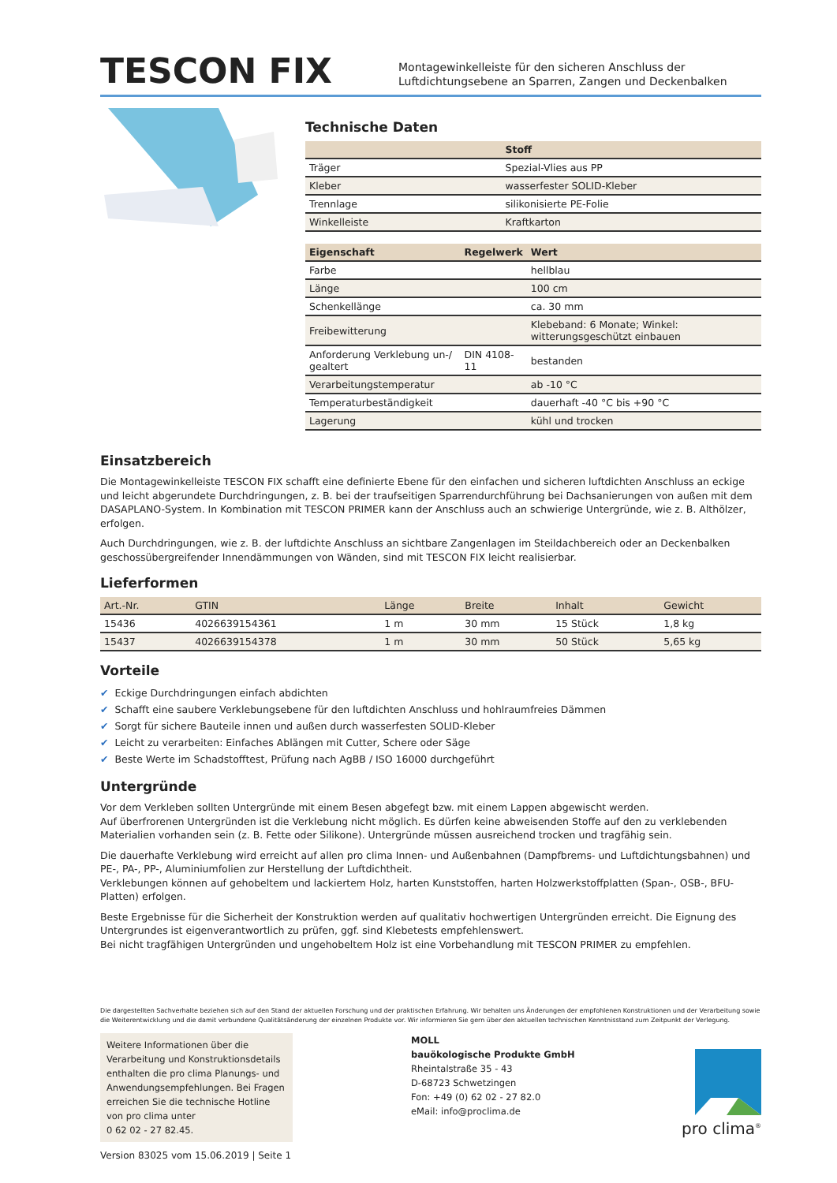TESCON FIX
Montagewinkelleiste für den sicheren Anschluss der Luftdichtungsebene an Sparren, Zangen und Deckenbalken
Technische Daten
| | Stoff |
| --- | --- |
| Träger | Spezial-Vlies aus PP |
| Kleber | wasserfester SOLID-Kleber |
| Trennlage | silikonisierte PE-Folie |
| Winkelleiste | Kraftkarton |
| Eigenschaft | Regelwerk | Wert |
| --- | --- | --- |
| Farbe | | hellblau |
| Länge | | 100 cm |
| Schenkellänge | | ca. 30 mm |
| Freibewitterung | | Klebeband: 6 Monate; Winkel: witterungsgeschützt einbauen |
| Anforderung Verklebung un-/ gealtert | DIN 4108-11 | bestanden |
| Verarbeitungstemperatur | | ab -10 °C |
| Temperaturbeständigkeit | | dauerhaft -40 °C bis +90 °C |
| Lagerung | | kühl und trocken |
Einsatzbereich
Die Montagewinkelleiste TESCON FIX schafft eine definierte Ebene für den einfachen und sicheren luftdichten Anschluss an eckige und leicht abgerundete Durchdringungen, z. B. bei der traufseitigen Sparrendurchführung bei Dachsanierungen von außen mit dem DASAPLANO-System. In Kombination mit TESCON PRIMER kann der Anschluss auch an schwierige Untergründe, wie z. B. Althölzer, erfolgen.
Auch Durchdringungen, wie z. B. der luftdichte Anschluss an sichtbare Zangenlagen im Steildachbereich oder an Deckenbalken geschossübergreifender Innendämmungen von Wänden, sind mit TESCON FIX leicht realisierbar.
Lieferformen
| Art.-Nr. | GTIN | Länge | Breite | Inhalt | Gewicht |
| --- | --- | --- | --- | --- | --- |
| 15436 | 4026639154361 | 1 m | 30 mm | 15 Stück | 1,8 kg |
| 15437 | 4026639154378 | 1 m | 30 mm | 50 Stück | 5,65 kg |
Vorteile
✔ Eckige Durchdringungen einfach abdichten
✔ Schafft eine saubere Verklebungsebene für den luftdichten Anschluss und hohlraumfreies Dämmen
✔ Sorgt für sichere Bauteile innen und außen durch wasserfesten SOLID-Kleber
✔ Leicht zu verarbeiten: Einfaches Ablängen mit Cutter, Schere oder Säge
✔ Beste Werte im Schadstofftest, Prüfung nach AgBB / ISO 16000 durchgeführt
Untergründe
Vor dem Verkleben sollten Untergründe mit einem Besen abgefegt bzw. mit einem Lappen abgewischt werden.
Auf überfrorenen Untergründen ist die Verklebung nicht möglich. Es dürfen keine abweisenden Stoffe auf den zu verklebenden Materialien vorhanden sein (z. B. Fette oder Silikone). Untergründe müssen ausreichend trocken und tragfähig sein.
Die dauerhafte Verklebung wird erreicht auf allen pro clima Innen- und Außenbahnen (Dampfbrems- und Luftdichtungsbahnen) und PE-, PA-, PP-, Aluminiumfolien zur Herstellung der Luftdichtheit.
Verklebungen können auf gehobeltem und lackiertem Holz, harten Kunststoffen, harten Holzwerkstoffplatten (Span-, OSB-, BFU-Platten) erfolgen.
Beste Ergebnisse für die Sicherheit der Konstruktion werden auf qualitativ hochwertigen Untergründen erreicht. Die Eignung des Untergrundes ist eigenverantwortlich zu prüfen, ggf. sind Klebetests empfehlenswert.
Bei nicht tragfähigen Untergründen und ungehobeltem Holz ist eine Vorbehandlung mit TESCON PRIMER zu empfehlen.
Die dargestellten Sachverhalte beziehen sich auf den Stand der aktuellen Forschung und der praktischen Erfahrung. Wir behalten uns Änderungen der empfohlenen Konstruktionen und der Verarbeitung sowie die Weiterentwicklung und die damit verbundene Qualitätsänderung der einzelnen Produkte vor. Wir informieren Sie gern über den aktuellen technischen Kenntnisstand zum Zeitpunkt der Verlegung.
Weitere Informationen über die Verarbeitung und Konstruktionsdetails enthalten die pro clima Planungs- und Anwendungsempfehlungen. Bei Fragen erreichen Sie die technische Hotline von pro clima unter
0 62 02 - 27 82.45.
MOLL
bauökologische Produkte GmbH
Rheintalstraße 35 - 43
D-68723 Schwetzingen
Fon: +49 (0) 62 02 - 27 82.0
eMail: info@proclima.de
pro clima<sup>®</sup>
Version 83025 vom 15.06.2019 | Seite 1